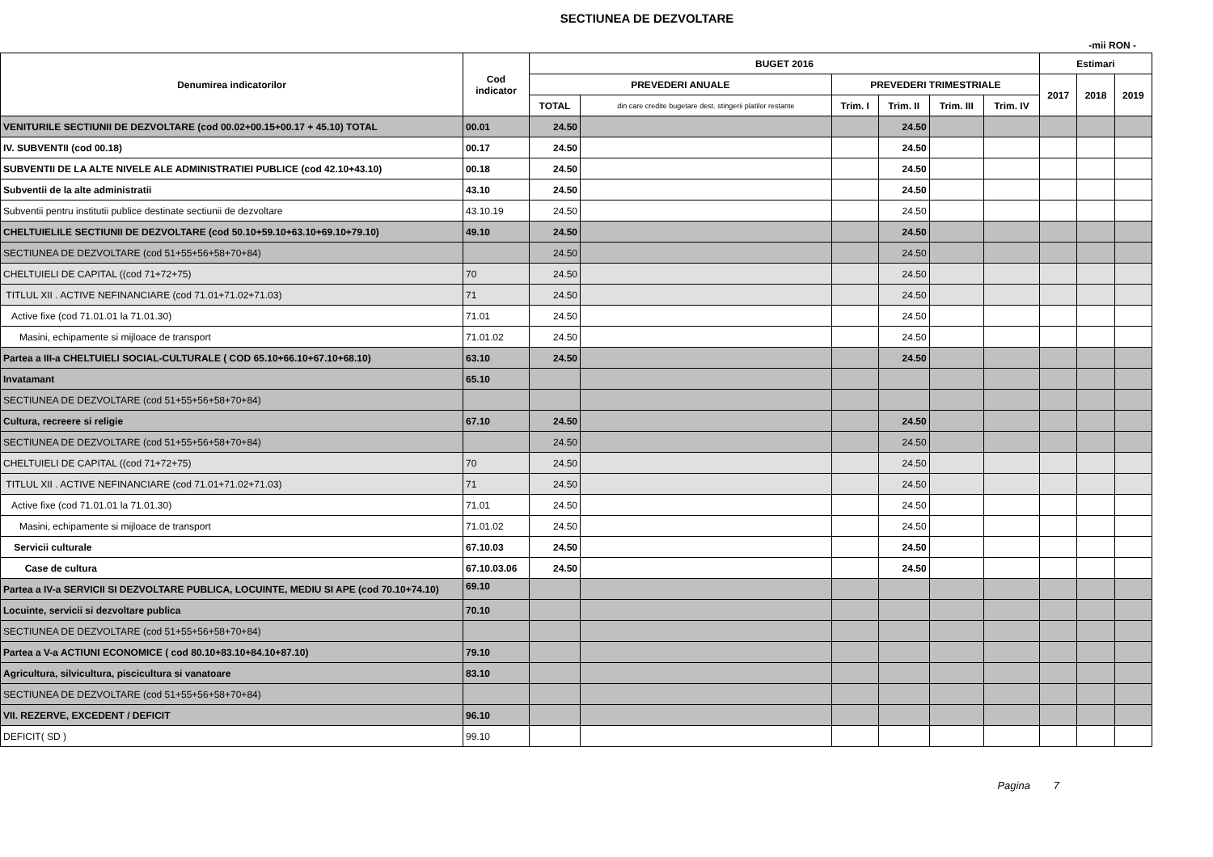SECTIUNEA DE DEZVOLTARE
-mii RON -
| Denumirea indicatorilor | Cod indicator | BUGET 2016 | | | | | | Estimari | | |
| --- | --- | --- | --- | --- | --- | --- | --- | --- | --- | --- |
| | | PREVEDERI ANUALE | | PREVEDERI TRIMESTRIALE | | | | 2017 | 2018 | 2019 |
| | | TOTAL | din care credite bugetare dest. stingerii platilor restante | Trim. I | Trim. II | Trim. III | Trim. IV | | | |
| VENITURILE SECTIUNII DE DEZVOLTARE (cod 00.02+00.15+00.17 + 45.10) TOTAL | 00.01 | 24.50 | | | 24.50 | | | | | |
| IV. SUBVENTII (cod 00.18) | 00.17 | 24.50 | | | 24.50 | | | | | |
| SUBVENTII DE LA ALTE NIVELE ALE ADMINISTRATIEI PUBLICE (cod 42.10+43.10) | 00.18 | 24.50 | | | 24.50 | | | | | |
| Subventii de la alte administratii | 43.10 | 24.50 | | | 24.50 | | | | | |
| Subventii pentru institutii publice destinate sectiunii de dezvoltare | 43.10.19 | 24.50 | | | 24.50 | | | | | |
| CHELTUIELILE SECTIUNII DE DEZVOLTARE (cod 50.10+59.10+63.10+69.10+79.10) | 49.10 | 24.50 | | | 24.50 | | | | | |
| SECTIUNEA DE DEZVOLTARE (cod 51+55+56+58+70+84) | | 24.50 | | | 24.50 | | | | | |
| CHELTUIELI DE CAPITAL ((cod 71+72+75) | 70 | 24.50 | | | 24.50 | | | | | |
| TITLUL XII . ACTIVE NEFINANCIARE (cod 71.01+71.02+71.03) | 71 | 24.50 | | | 24.50 | | | | | |
| Active fixe (cod 71.01.01 la 71.01.30) | 71.01 | 24.50 | | | 24.50 | | | | | |
| Masini, echipamente si mijloace de transport | 71.01.02 | 24.50 | | | 24.50 | | | | | |
| Partea a III-a CHELTUIELI SOCIAL-CULTURALE ( COD 65.10+66.10+67.10+68.10) | 63.10 | 24.50 | | | 24.50 | | | | | |
| Invatamant | 65.10 | | | | | | | | | |
| SECTIUNEA DE DEZVOLTARE (cod 51+55+56+58+70+84) | | | | | | | | | | |
| Cultura, recreere si religie | 67.10 | 24.50 | | | 24.50 | | | | | |
| SECTIUNEA DE DEZVOLTARE (cod 51+55+56+58+70+84) | | 24.50 | | | 24.50 | | | | | |
| CHELTUIELI DE CAPITAL ((cod 71+72+75) | 70 | 24.50 | | | 24.50 | | | | | |
| TITLUL XII . ACTIVE NEFINANCIARE (cod 71.01+71.02+71.03) | 71 | 24.50 | | | 24.50 | | | | | |
| Active fixe (cod 71.01.01 la 71.01.30) | 71.01 | 24.50 | | | 24.50 | | | | | |
| Masini, echipamente si mijloace de transport | 71.01.02 | 24.50 | | | 24.50 | | | | | |
| Servicii culturale | 67.10.03 | 24.50 | | | 24.50 | | | | | |
| Case de cultura | 67.10.03.06 | 24.50 | | | 24.50 | | | | | |
| Partea a IV-a SERVICII SI DEZVOLTARE PUBLICA, LOCUINTE, MEDIU SI APE (cod 70.10+74.10) | 69.10 | | | | | | | | | |
| Locuinte, servicii si dezvoltare publica | 70.10 | | | | | | | | | |
| SECTIUNEA DE DEZVOLTARE (cod 51+55+56+58+70+84) | | | | | | | | | | |
| Partea a V-a ACTIUNI ECONOMICE ( cod 80.10+83.10+84.10+87.10) | 79.10 | | | | | | | | | |
| Agricultura, silvicultura, piscicultura si vanatoare | 83.10 | | | | | | | | | |
| SECTIUNEA DE DEZVOLTARE (cod 51+55+56+58+70+84) | | | | | | | | | | |
| VII. REZERVE, EXCEDENT / DEFICIT | 96.10 | | | | | | | | | |
| DEFICIT( SD ) | 99.10 | | | | | | | | | |
Pagina 7